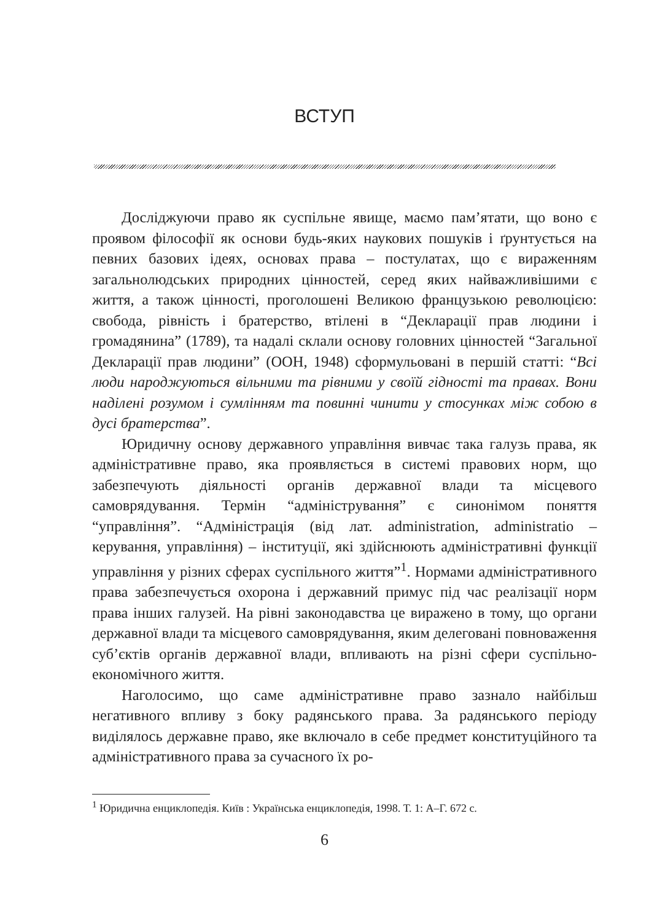ВСТУП
Досліджуючи право як суспільне явище, маємо пам’ятати, що воно є проявом філософії як основи будь-яких наукових пошуків і ґрунтується на певних базових ідеях, основах права – постулатах, що є вираженням загальнолюдських природних цінностей, серед яких найважливішими є життя, а також цінності, проголошені Великою французькою революцією: свобода, рівність і братерство, втілені в “Декларації прав людини і громадянина” (1789), та надалі склали основу головних цінностей “Загальної Декларації прав людини” (ООН, 1948) сформульовані в першій статті: “Всі люди народжуються вільними та рівними у своїй гідності та правах. Вони наділені розумом і сумлінням та повинні чинити у стосунках між собою в дусі братерства”.
Юридичну основу державного управління вивчає така галузь права, як адміністративне право, яка проявляється в системі правових норм, що забезпечують діяльності органів державної влади та місцевого самоврядування. Термін “адміністрування” є синонімом поняття “управління”. “Адміністрація (від лат. administration, administratio – керування, управління) – інституції, які здійснюють адміністративні функції управління у різних сферах суспільного життя”<sup>1</sup>. Нормами адміністративного права забезпечується охорона і державний примус під час реалізації норм права інших галузей. На рівні законодавства це виражено в тому, що органи державної влади та місцевого самоврядування, яким делеговані повноваження суб’єктів органів державної влади, впливають на різні сфери суспільно-економічного життя.
Наголосимо, що саме адміністративне право зазнало найбільш негативного впливу з боку радянського права. За радянського періоду виділялось державне право, яке включало в себе предмет конституційного та адміністративного права за сучасного їх ро-
<sup>1</sup> Юридична енциклопедія. Київ : Українська енциклопедія, 1998. Т. 1: А–Г. 672 с.
6